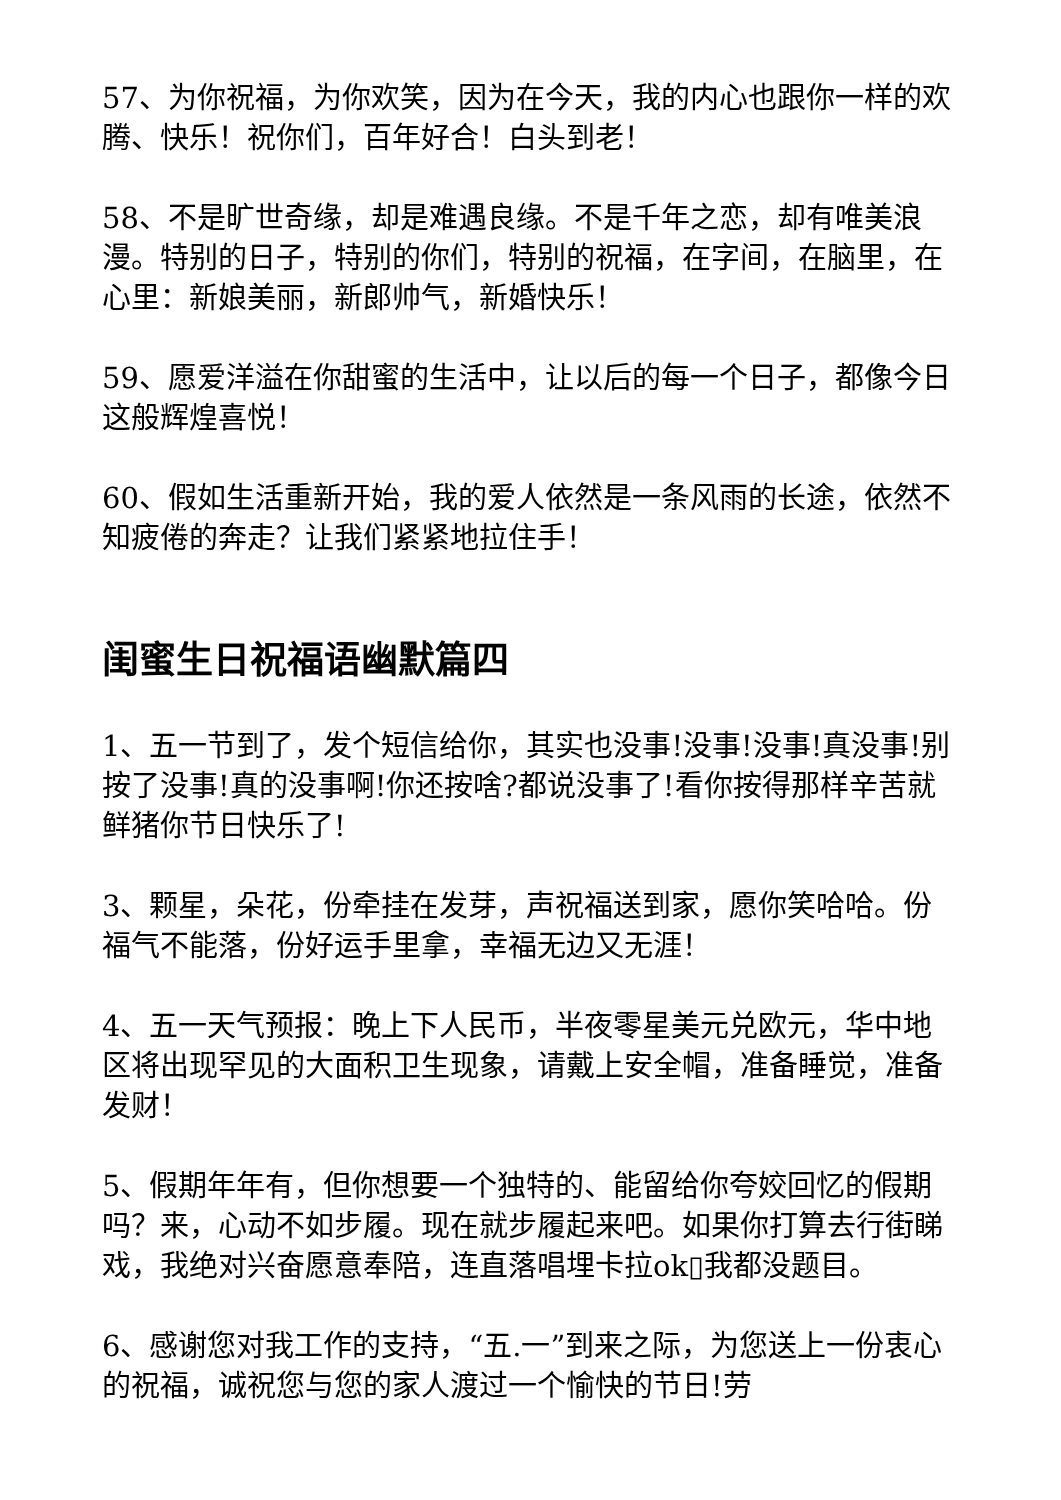57、为你祝福，为你欢笑，因为在今天，我的内心也跟你一样的欢腾、快乐！祝你们，百年好合！白头到老！
58、不是旷世奇缘，却是难遇良缘。不是千年之恋，却有唯美浪漫。特别的日子，特别的你们，特别的祝福，在字间，在脑里，在心里：新娘美丽，新郎帅气，新婚快乐！
59、愿爱洋溢在你甜蜜的生活中，让以后的每一个日子，都像今日这般辉煌喜悦！
60、假如生活重新开始，我的爱人依然是一条风雨的长途，依然不知疲倦的奔走？让我们紧紧地拉住手！
闺蜜生日祝福语幽默篇四
1、五一节到了，发个短信给你，其实也没事!没事!没事!真没事!别按了没事!真的没事啊!你还按啥?都说没事了!看你按得那样辛苦就鲜猪你节日快乐了!
3、颗星，朵花，份牵挂在发芽，声祝福送到家，愿你笑哈哈。份福气不能落，份好运手里拿，幸福无边又无涯！
4、五一天气预报：晚上下人民币，半夜零星美元兑欧元，华中地区将出现罕见的大面积卫生现象，请戴上安全帽，准备睡觉，准备发财！
5、假期年年有，但你想要一个独特的、能留给你夸姣回忆的假期吗？来，心动不如步履。现在就步履起来吧。如果你打算去行街睇戏，我绝对兴奋愿意奉陪，连直落唱埋卡拉ok▯我都没题目。
6、感谢您对我工作的支持，“五.一”到来之际，为您送上一份衷心的祝福，诚祝您与您的家人渡过一个愉快的节日!劳